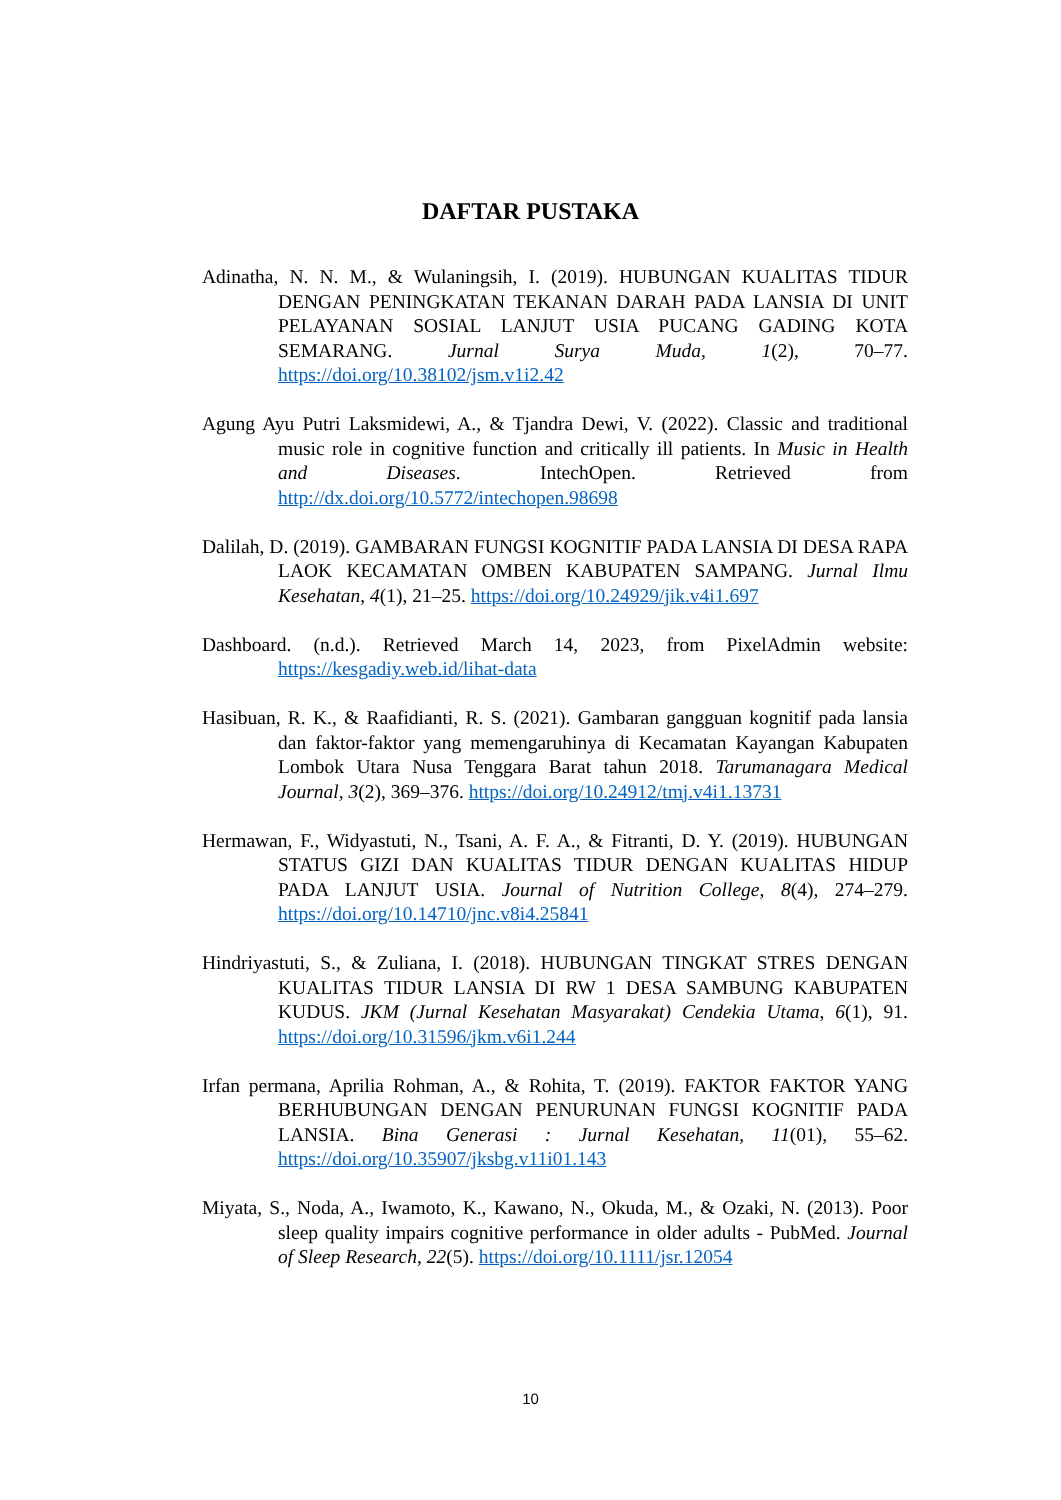DAFTAR PUSTAKA
Adinatha, N. N. M., & Wulaningsih, I. (2019). HUBUNGAN KUALITAS TIDUR DENGAN PENINGKATAN TEKANAN DARAH PADA LANSIA DI UNIT PELAYANAN SOSIAL LANJUT USIA PUCANG GADING KOTA SEMARANG. Jurnal Surya Muda, 1(2), 70–77. https://doi.org/10.38102/jsm.v1i2.42
Agung Ayu Putri Laksmidewi, A., & Tjandra Dewi, V. (2022). Classic and traditional music role in cognitive function and critically ill patients. In Music in Health and Diseases. IntechOpen. Retrieved from http://dx.doi.org/10.5772/intechopen.98698
Dalilah, D. (2019). GAMBARAN FUNGSI KOGNITIF PADA LANSIA DI DESA RAPA LAOK KECAMATAN OMBEN KABUPATEN SAMPANG. Jurnal Ilmu Kesehatan, 4(1), 21–25. https://doi.org/10.24929/jik.v4i1.697
Dashboard. (n.d.). Retrieved March 14, 2023, from PixelAdmin website: https://kesgadiy.web.id/lihat-data
Hasibuan, R. K., & Raafidianti, R. S. (2021). Gambaran gangguan kognitif pada lansia dan faktor-faktor yang memengaruhinya di Kecamatan Kayangan Kabupaten Lombok Utara Nusa Tenggara Barat tahun 2018. Tarumanagara Medical Journal, 3(2), 369–376. https://doi.org/10.24912/tmj.v4i1.13731
Hermawan, F., Widyastuti, N., Tsani, A. F. A., & Fitranti, D. Y. (2019). HUBUNGAN STATUS GIZI DAN KUALITAS TIDUR DENGAN KUALITAS HIDUP PADA LANJUT USIA. Journal of Nutrition College, 8(4), 274–279. https://doi.org/10.14710/jnc.v8i4.25841
Hindriyastuti, S., & Zuliana, I. (2018). HUBUNGAN TINGKAT STRES DENGAN KUALITAS TIDUR LANSIA DI RW 1 DESA SAMBUNG KABUPATEN KUDUS. JKM (Jurnal Kesehatan Masyarakat) Cendekia Utama, 6(1), 91. https://doi.org/10.31596/jkm.v6i1.244
Irfan permana, Aprilia Rohman, A., & Rohita, T. (2019). FAKTOR FAKTOR YANG BERHUBUNGAN DENGAN PENURUNAN FUNGSI KOGNITIF PADA LANSIA. Bina Generasi : Jurnal Kesehatan, 11(01), 55–62. https://doi.org/10.35907/jksbg.v11i01.143
Miyata, S., Noda, A., Iwamoto, K., Kawano, N., Okuda, M., & Ozaki, N. (2013). Poor sleep quality impairs cognitive performance in older adults - PubMed. Journal of Sleep Research, 22(5). https://doi.org/10.1111/jsr.12054
10